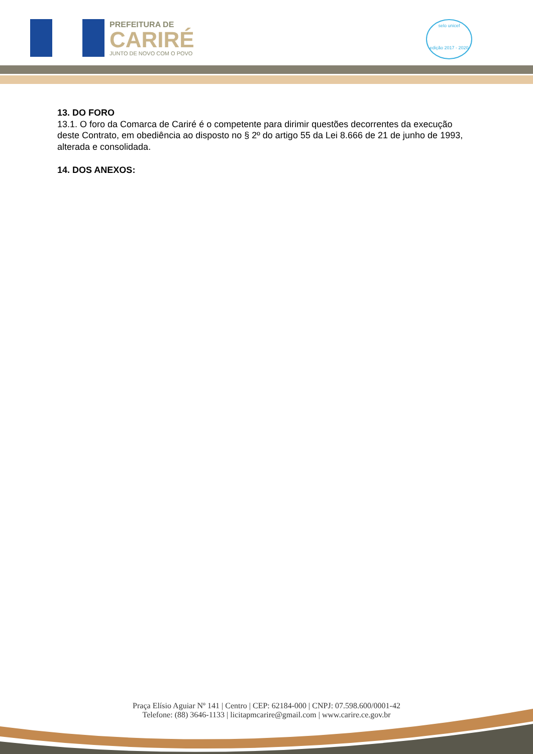PREFEITURA DE
CARIRÉ
JUNTO DE NOVO COM O POVO
selo unicef
edição 2017 - 2020
13. DO FORO
13.1. O foro da Comarca de Cariré é o competente para dirimir questões decorrentes da execução deste Contrato, em obediência ao disposto no § 2º do artigo 55 da Lei 8.666 de 21 de junho de 1993, alterada e consolidada.
14. DOS ANEXOS:
Praça Elísio Aguiar Nº 141 | Centro | CEP: 62184-000 | CNPJ: 07.598.600/0001-42
Telefone: (88) 3646-1133 | licitapmcarire@gmail.com | www.carire.ce.gov.br